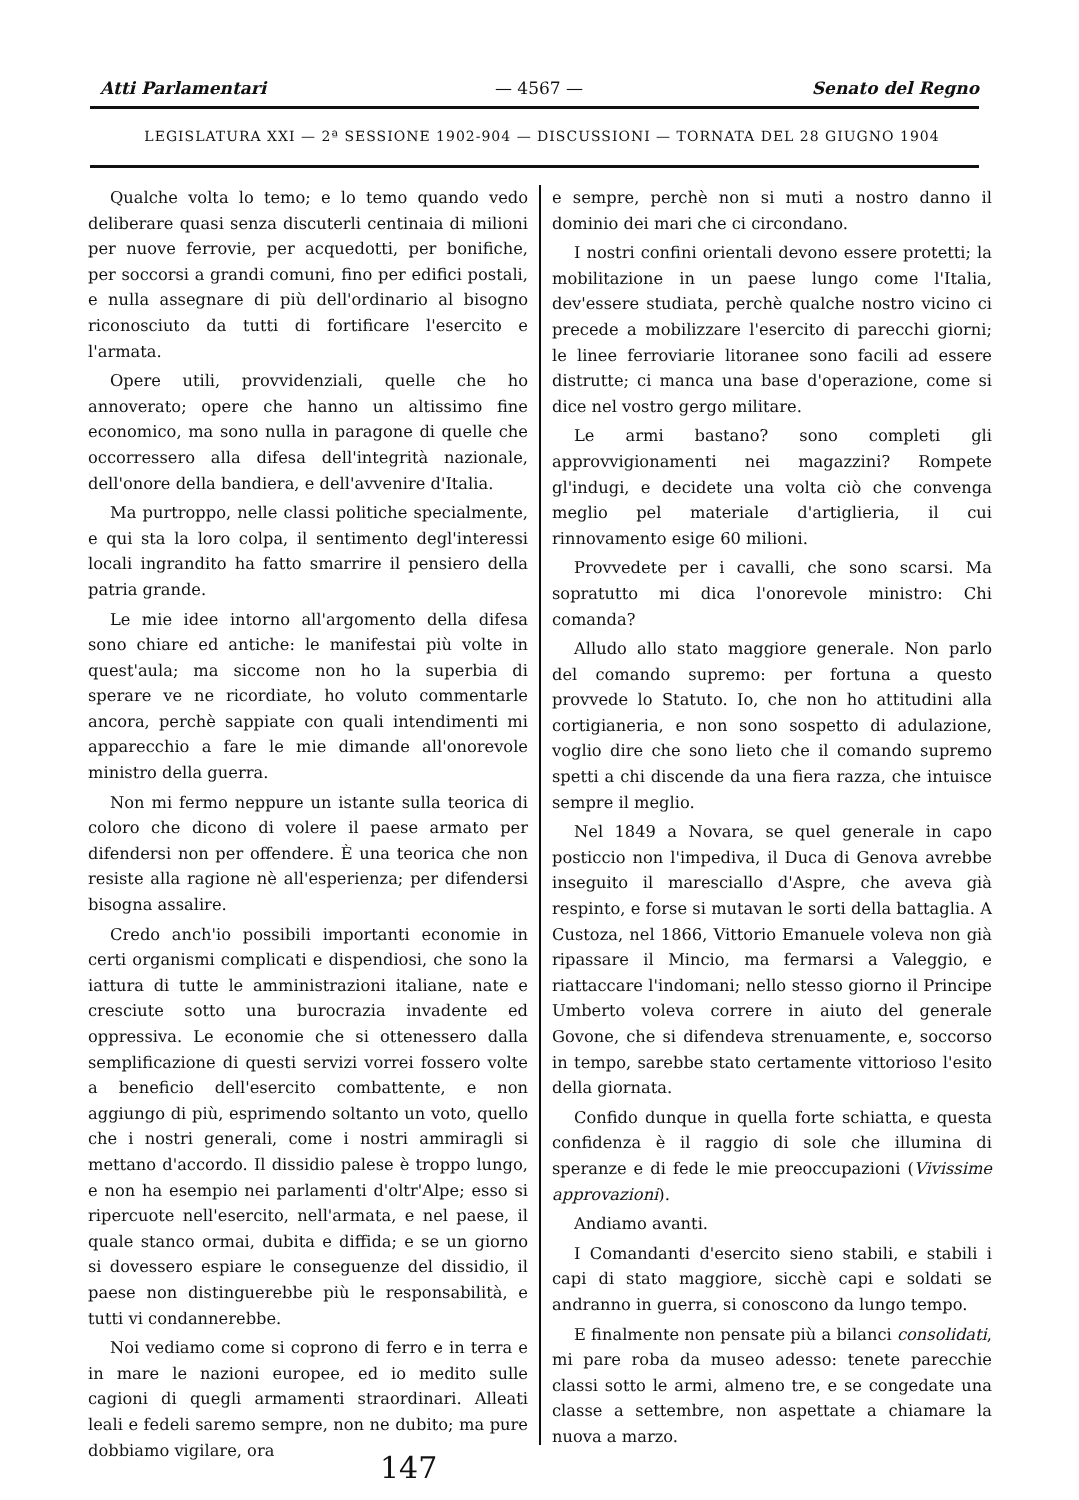Atti Parlamentari — 4567 — Senato del Regno
LEGISLATURA XXI — 2ª SESSIONE 1902-904 — DISCUSSIONI — TORNATA DEL 28 GIUGNO 1904
Qualche volta lo temo; e lo temo quando vedo deliberare quasi senza discuterli centinaia di milioni per nuove ferrovie, per acquedotti, per bonifiche, per soccorsi a grandi comuni, fino per edifici postali, e nulla assegnare di più dell'ordinario al bisogno riconosciuto da tutti di fortificare l'esercito e l'armata.
Opere utili, provvidenziali, quelle che ho annoverato; opere che hanno un altissimo fine economico, ma sono nulla in paragone di quelle che occorressero alla difesa dell'integrità nazionale, dell'onore della bandiera, e dell'avvenire d'Italia.
Ma purtroppo, nelle classi politiche specialmente, e qui sta la loro colpa, il sentimento degl'interessi locali ingrandito ha fatto smarrire il pensiero della patria grande.
Le mie idee intorno all'argomento della difesa sono chiare ed antiche: le manifestai più volte in quest'aula; ma siccome non ho la superbia di sperare ve ne ricordiate, ho voluto commentarle ancora, perchè sappiate con quali intendimenti mi apparecchio a fare le mie dimande all'onorevole ministro della guerra.
Non mi fermo neppure un istante sulla teorica di coloro che dicono di volere il paese armato per difendersi non per offendere. È una teorica che non resiste alla ragione nè all'esperienza; per difendersi bisogna assalire.
Credo anch'io possibili importanti economie in certi organismi complicati e dispendiosi, che sono la iattura di tutte le amministrazioni italiane, nate e cresciute sotto una burocrazia invadente ed oppressiva. Le economie che si ottenessero dalla semplificazione di questi servizi vorrei fossero volte a beneficio dell'esercito combattente, e non aggiungo di più, esprimendo soltanto un voto, quello che i nostri generali, come i nostri ammiragli si mettano d'accordo. Il dissidio palese è troppo lungo, e non ha esempio nei parlamenti d'oltr'Alpe; esso si ripercuote nell'esercito, nell'armata, e nel paese, il quale stanco ormai, dubita e diffida; e se un giorno si dovessero espiare le conseguenze del dissidio, il paese non distinguerebbe più le responsabilità, e tutti vi condannerebbe.
Noi vediamo come si coprono di ferro e in terra e in mare le nazioni europee, ed io medito sulle cagioni di quegli armamenti straordinari. Alleati leali e fedeli saremo sempre, non ne dubito; ma pure dobbiamo vigilare, ora
e sempre, perchè non si muti a nostro danno il dominio dei mari che ci circondano.
I nostri confini orientali devono essere protetti; la mobilitazione in un paese lungo come l'Italia, dev'essere studiata, perchè qualche nostro vicino ci precede a mobilizzare l'esercito di parecchi giorni; le linee ferroviarie litoranee sono facili ad essere distrutte; ci manca una base d'operazione, come si dice nel vostro gergo militare.
Le armi bastano? sono completi gli approvvigionamenti nei magazzini? Rompete gl'indugi, e decidete una volta ciò che convenga meglio pel materiale d'artiglieria, il cui rinnovamento esige 60 milioni.
Provvedete per i cavalli, che sono scarsi. Ma sopratutto mi dica l'onorevole ministro: Chi comanda?
Alludo allo stato maggiore generale. Non parlo del comando supremo: per fortuna a questo provvede lo Statuto. Io, che non ho attitudini alla cortigianeria, e non sono sospetto di adulazione, voglio dire che sono lieto che il comando supremo spetti a chi discende da una fiera razza, che intuisce sempre il meglio.
Nel 1849 a Novara, se quel generale in capo posticcio non l'impediva, il Duca di Genova avrebbe inseguito il maresciallo d'Aspre, che aveva già respinto, e forse si mutavan le sorti della battaglia. A Custoza, nel 1866, Vittorio Emanuele voleva non già ripassare il Mincio, ma fermarsi a Valeggio, e riattaccare l'indomani; nello stesso giorno il Principe Umberto voleva correre in aiuto del generale Govone, che si difendeva strenuamente, e, soccorso in tempo, sarebbe stato certamente vittorioso l'esito della giornata.
Confido dunque in quella forte schiatta, e questa confidenza è il raggio di sole che illumina di speranze e di fede le mie preoccupazioni (Vivissime approvazioni).
Andiamo avanti.
I Comandanti d'esercito sieno stabili, e stabili i capi di stato maggiore, sicchè capi e soldati se andranno in guerra, si conoscono da lungo tempo.
E finalmente non pensate più a bilanci consolidati, mi pare roba da museo adesso: tenete parecchie classi sotto le armi, almeno tre, e se congedate una classe a settembre, non aspettate a chiamare la nuova a marzo.
147